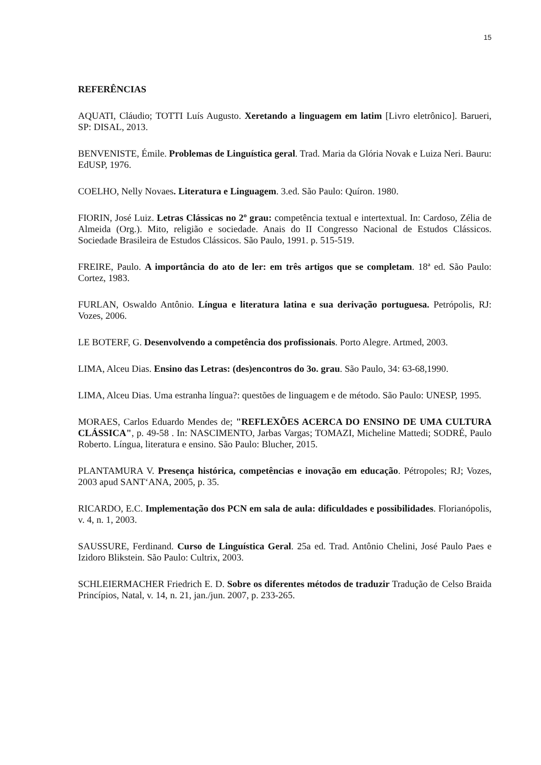15
REFERÊNCIAS
AQUATI, Cláudio; TOTTI Luís Augusto. Xeretando a linguagem em latim [Livro eletrônico]. Barueri, SP: DISAL, 2013.
BENVENISTE, Émile. Problemas de Linguística geral. Trad. Maria da Glória Novak e Luiza Neri. Bauru: EdUSP, 1976.
COELHO, Nelly Novaes. Literatura e Linguagem. 3.ed. São Paulo: Quíron. 1980.
FIORIN, José Luiz. Letras Clássicas no 2º grau: competência textual e intertextual. In: Cardoso, Zélia de Almeida (Org.). Mito, religião e sociedade. Anais do II Congresso Nacional de Estudos Clássicos. Sociedade Brasileira de Estudos Clássicos. São Paulo, 1991. p. 515-519.
FREIRE, Paulo. A importância do ato de ler: em três artigos que se completam. 18ª ed. São Paulo: Cortez, 1983.
FURLAN, Oswaldo Antônio. Língua e literatura latina e sua derivação portuguesa. Petrópolis, RJ: Vozes, 2006.
LE BOTERF, G. Desenvolvendo a competência dos profissionais. Porto Alegre. Artmed, 2003.
LIMA, Alceu Dias. Ensino das Letras: (des)encontros do 3o. grau. São Paulo, 34: 63-68,1990.
LIMA, Alceu Dias. Uma estranha língua?: questões de linguagem e de método. São Paulo: UNESP, 1995.
MORAES, Carlos Eduardo Mendes de; "REFLEXÕES ACERCA DO ENSINO DE UMA CULTURA CLÁSSICA", p. 49-58 . In: NASCIMENTO, Jarbas Vargas; TOMAZI, Micheline Mattedi; SODRÉ, Paulo Roberto. Língua, literatura e ensino. São Paulo: Blucher, 2015.
PLANTAMURA V. Presença histórica, competências e inovação em educação. Pétropoles; RJ; Vozes, 2003 apud SANT‘ANA, 2005, p. 35.
RICARDO, E.C. Implementação dos PCN em sala de aula: dificuldades e possibilidades. Florianópolis, v. 4, n. 1, 2003.
SAUSSURE, Ferdinand. Curso de Linguística Geral. 25a ed. Trad. Antônio Chelini, José Paulo Paes e Izidoro Blikstein. São Paulo: Cultrix, 2003.
SCHLEIERMACHER Friedrich E. D. Sobre os diferentes métodos de traduzir Tradução de Celso Braida Princípios, Natal, v. 14, n. 21, jan./jun. 2007, p. 233-265.